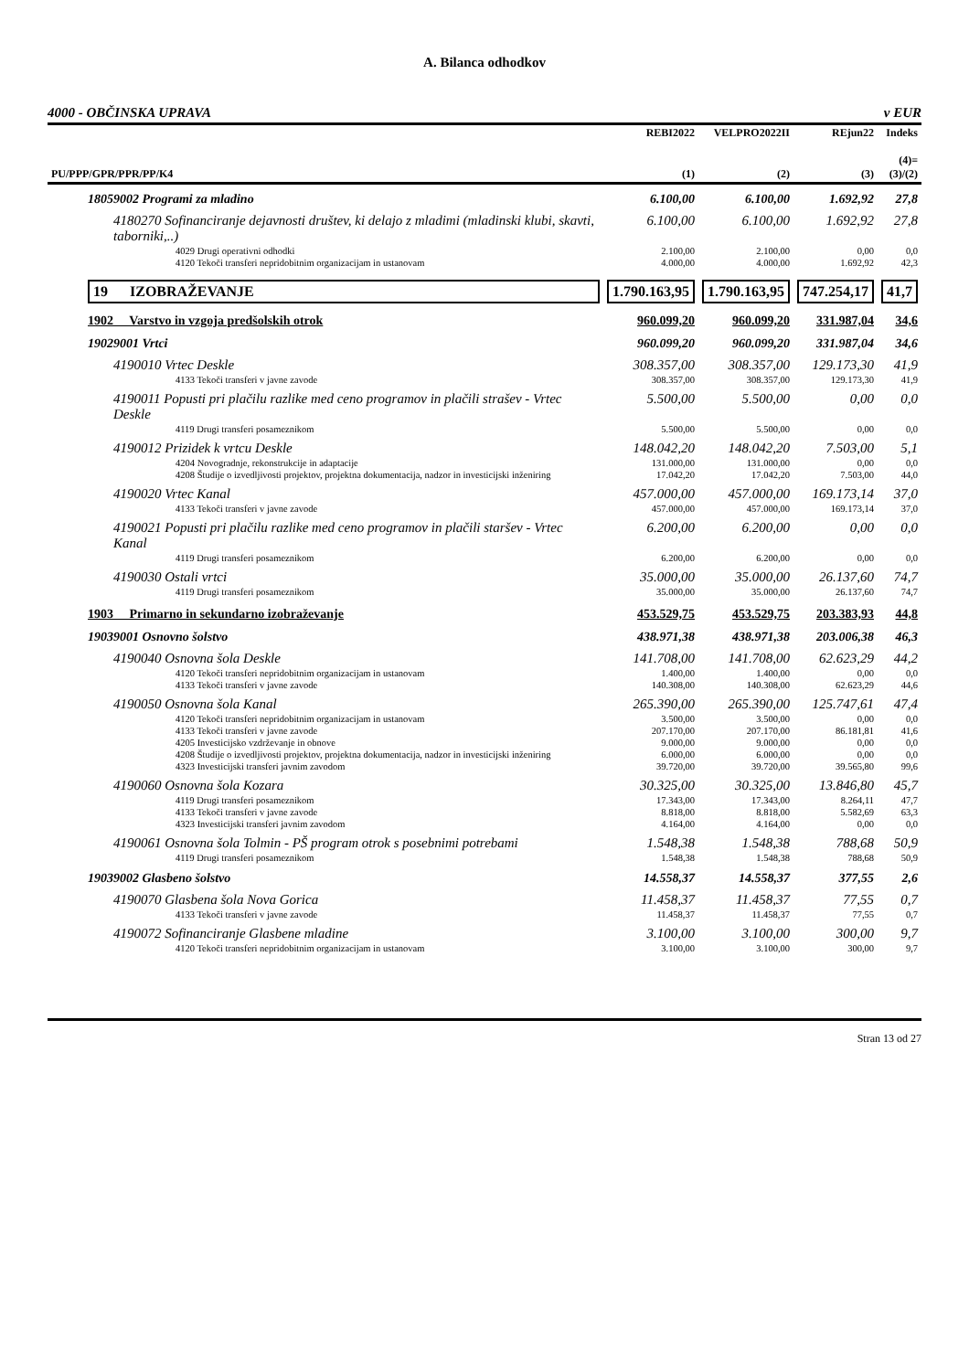A. Bilanca odhodkov
4000 - OBČINSKA UPRAVA v EUR
| PU/PPP/GPR/PPR/PP/K4 | REBI2022 (1) | VELPRO2022II (2) | REjun22 (3) | Indeks (4)= (3)/(2) |
| --- | --- | --- | --- | --- |
| 18059002 Programi za mladino | 6.100,00 | 6.100,00 | 1.692,92 | 27,8 |
| 4180270 Sofinanciranje dejavnosti društev, ki delajo z mladimi (mladinski klubi, skavti, taborniki,..) | 6.100,00 | 6.100,00 | 1.692,92 | 27,8 |
| 4029 Drugi operativni odhodki | 2.100,00 | 2.100,00 | 0,00 | 0,0 |
| 4120 Tekoči transferi nepridobitnim organizacijam in ustanovam | 4.000,00 | 4.000,00 | 1.692,92 | 42,3 |
| 19 IZOBRAŽEVANJE | 1.790.163,95 | 1.790.163,95 | 747.254,17 | 41,7 |
| 1902 Varstvo in vzgoja predšolskih otrok | 960.099,20 | 960.099,20 | 331.987,04 | 34,6 |
| 19029001 Vrtci | 960.099,20 | 960.099,20 | 331.987,04 | 34,6 |
| 4190010 Vrtec Deskle | 308.357,00 | 308.357,00 | 129.173,30 | 41,9 |
| 4133 Tekoči transferi v javne zavode | 308.357,00 | 308.357,00 | 129.173,30 | 41,9 |
| 4190011 Popusti pri plačilu razlike med ceno programov in plačili strašev - Vrtec Deskle | 5.500,00 | 5.500,00 | 0,00 | 0,0 |
| 4119 Drugi transferi posameznikom | 5.500,00 | 5.500,00 | 0,00 | 0,0 |
| 4190012 Prizidek k vrtcu Deskle | 148.042,20 | 148.042,20 | 7.503,00 | 5,1 |
| 4204 Novogradnje, rekonstrukcije in adaptacije | 131.000,00 | 131.000,00 | 0,00 | 0,0 |
| 4208 Študije o izvedljivosti projektov, projektna dokumentacija, nadzor in investicijski inženiring | 17.042,20 | 17.042,20 | 7.503,00 | 44,0 |
| 4190020 Vrtec Kanal | 457.000,00 | 457.000,00 | 169.173,14 | 37,0 |
| 4133 Tekoči transferi v javne zavode | 457.000,00 | 457.000,00 | 169.173,14 | 37,0 |
| 4190021 Popusti pri plačilu razlike med ceno programov in plačili staršev - Vrtec Kanal | 6.200,00 | 6.200,00 | 0,00 | 0,0 |
| 4119 Drugi transferi posameznikom | 6.200,00 | 6.200,00 | 0,00 | 0,0 |
| 4190030 Ostali vrtci | 35.000,00 | 35.000,00 | 26.137,60 | 74,7 |
| 4119 Drugi transferi posameznikom | 35.000,00 | 35.000,00 | 26.137,60 | 74,7 |
| 1903 Primarno in sekundarno izobraževanje | 453.529,75 | 453.529,75 | 203.383,93 | 44,8 |
| 19039001 Osnovno šolstvo | 438.971,38 | 438.971,38 | 203.006,38 | 46,3 |
| 4190040 Osnovna šola Deskle | 141.708,00 | 141.708,00 | 62.623,29 | 44,2 |
| 4120 Tekoči transferi nepridobitnim organizacijam in ustanovam | 1.400,00 | 1.400,00 | 0,00 | 0,0 |
| 4133 Tekoči transferi v javne zavode | 140.308,00 | 140.308,00 | 62.623,29 | 44,6 |
| 4190050 Osnovna šola Kanal | 265.390,00 | 265.390,00 | 125.747,61 | 47,4 |
| 4120 Tekoči transferi nepridobitnim organizacijam in ustanovam | 3.500,00 | 3.500,00 | 0,00 | 0,0 |
| 4133 Tekoči transferi v javne zavode | 207.170,00 | 207.170,00 | 86.181,81 | 41,6 |
| 4205 Investicijsko vzdrževanje in obnove | 9.000,00 | 9.000,00 | 0,00 | 0,0 |
| 4208 Študije o izvedljivosti projektov, projektna dokumentacija, nadzor in investicijski inženiring | 6.000,00 | 6.000,00 | 0,00 | 0,0 |
| 4323 Investicijski transferi javnim zavodom | 39.720,00 | 39.720,00 | 39.565,80 | 99,6 |
| 4190060 Osnovna šola Kozara | 30.325,00 | 30.325,00 | 13.846,80 | 45,7 |
| 4119 Drugi transferi posameznikom | 17.343,00 | 17.343,00 | 8.264,11 | 47,7 |
| 4133 Tekoči transferi v javne zavode | 8.818,00 | 8.818,00 | 5.582,69 | 63,3 |
| 4323 Investicijski transferi javnim zavodom | 4.164,00 | 4.164,00 | 0,00 | 0,0 |
| 4190061 Osnovna šola Tolmin - PŠ program otrok s posebnimi potrebami | 1.548,38 | 1.548,38 | 788,68 | 50,9 |
| 4119 Drugi transferi posameznikom | 1.548,38 | 1.548,38 | 788,68 | 50,9 |
| 19039002 Glasbeno šolstvo | 14.558,37 | 14.558,37 | 377,55 | 2,6 |
| 4190070 Glasbena šola Nova Gorica | 11.458,37 | 11.458,37 | 77,55 | 0,7 |
| 4133 Tekoči transferi v javne zavode | 11.458,37 | 11.458,37 | 77,55 | 0,7 |
| 4190072 Sofinanciranje Glasbene mladine | 3.100,00 | 3.100,00 | 300,00 | 9,7 |
| 4120 Tekoči transferi nepridobitnim organizacijam in ustanovam | 3.100,00 | 3.100,00 | 300,00 | 9,7 |
Stran 13 od 27